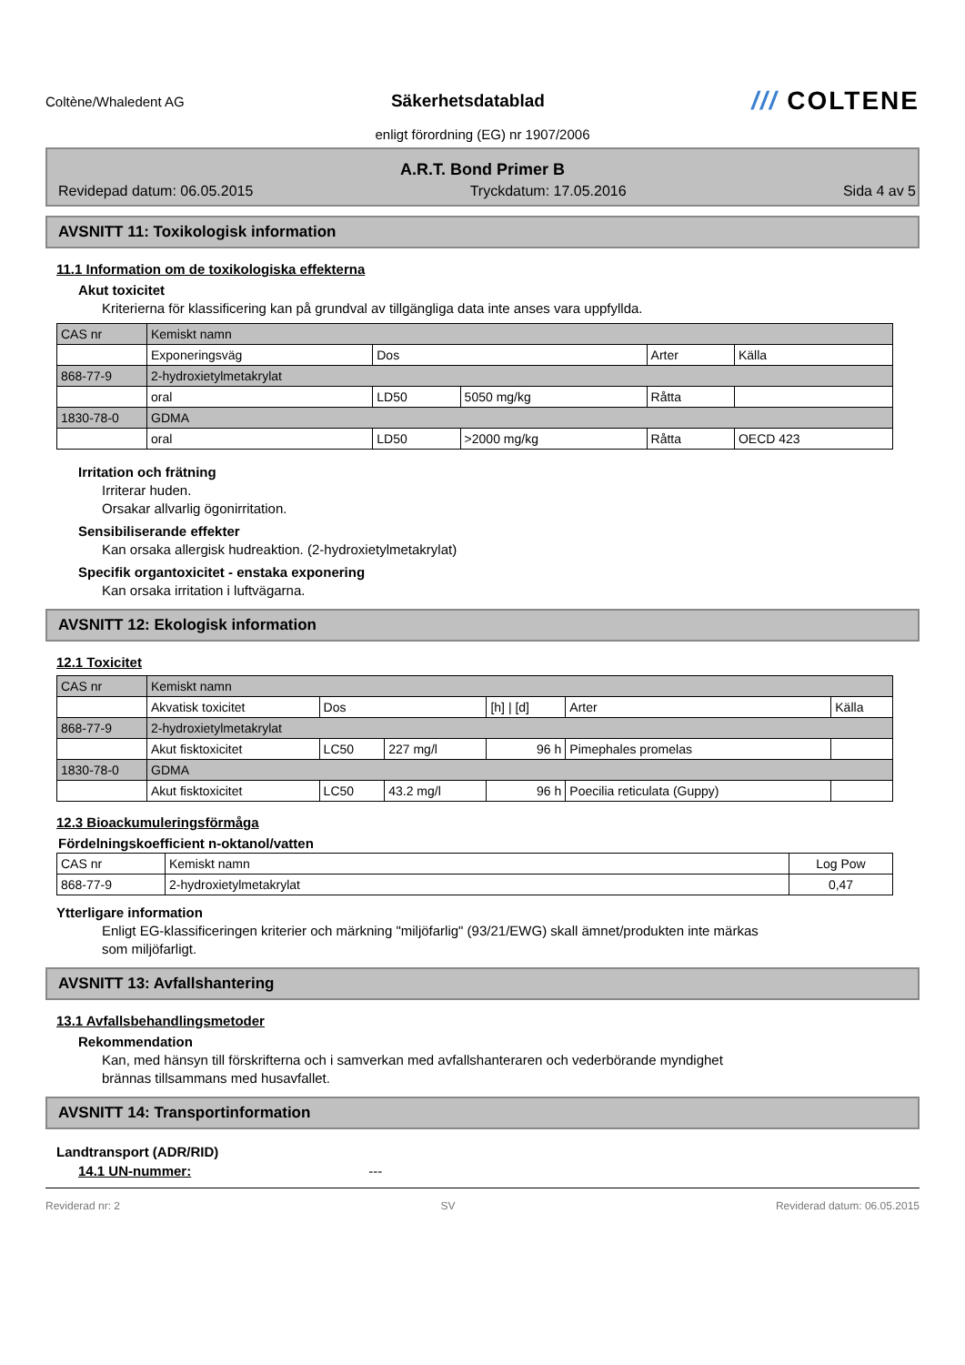Coltène/Whaledent AG
Säkerhetsdatablad
/// COLTENE
enligt förordning (EG) nr 1907/2006
A.R.T. Bond Primer B
Revidерad datum: 06.05.2015 Tryckdatum: 17.05.2016 Sida 4 av 5
AVSNITT 11: Toxikologisk information
11.1 Information om de toxikologiska effekterna
Akut toxicitet
Kriterierna för klassificering kan på grundval av tillgängliga data inte anses vara uppfyllda.
| CAS nr | Kemiskt namn | | | | |
| | Exponeringsväg | Dos | | Arter | Källa |
| 868-77-9 | 2-hydroxietylmetakrylat | | | | |
| | oral | LD50 | 5050 mg/kg | Råtta | |
| 1830-78-0 | GDMA | | | | |
| | oral | LD50 | >2000 mg/kg | Råtta | OECD 423 |
Irritation och frätning
Irriterar huden.
Orsakar allvarlig ögonirritation.
Sensibiliserande effekter
Kan orsaka allergisk hudreaktion. (2-hydroxietylmetakrylat)
Specifik organtoxicitet - enstaka exponering
Kan orsaka irritation i luftvägarna.
AVSNITT 12: Ekologisk information
12.1 Toxicitet
| CAS nr | Kemiskt namn | | | | | |
| | Akvatisk toxicitet | Dos | | [h] / [d] | Arter | Källa |
| 868-77-9 | 2-hydroxietylmetakrylat | | | | | |
| | Akut fisktoxicitet | LC50 | 227 mg/l | 96 h | Pimephales promelas | |
| 1830-78-0 | GDMA | | | | | |
| | Akut fisktoxicitet | LC50 | 43.2 mg/l | 96 h | Poecilia reticulata (Guppy) | |
12.3 Bioackumuleringsförmåga
Fördelningskoefficient n-oktanol/vatten
| CAS nr | Kemiskt namn | Log Pow |
| 868-77-9 | 2-hydroxietylmetakrylat | 0,47 |
Ytterligare information
Enligt EG-klassificeringen kriterier och märkning "miljöfarlig" (93/21/EWG) skall ämnet/produkten inte märkas
som miljöfarligt.
AVSNITT 13: Avfallshantering
13.1 Avfallsbehandlingsmetoder
Rekommendation
Kan, med hänsyn till förskrifterna och i samverkan med avfallshanteraren och vederbörande myndighet
brännas tillsammans med husavfallet.
AVSNITT 14: Transportinformation
Landtransport (ADR/RID)
14.1 UN-nummer: ---
Reviderad nr: 2 SV Reviderad datum: 06.05.2015